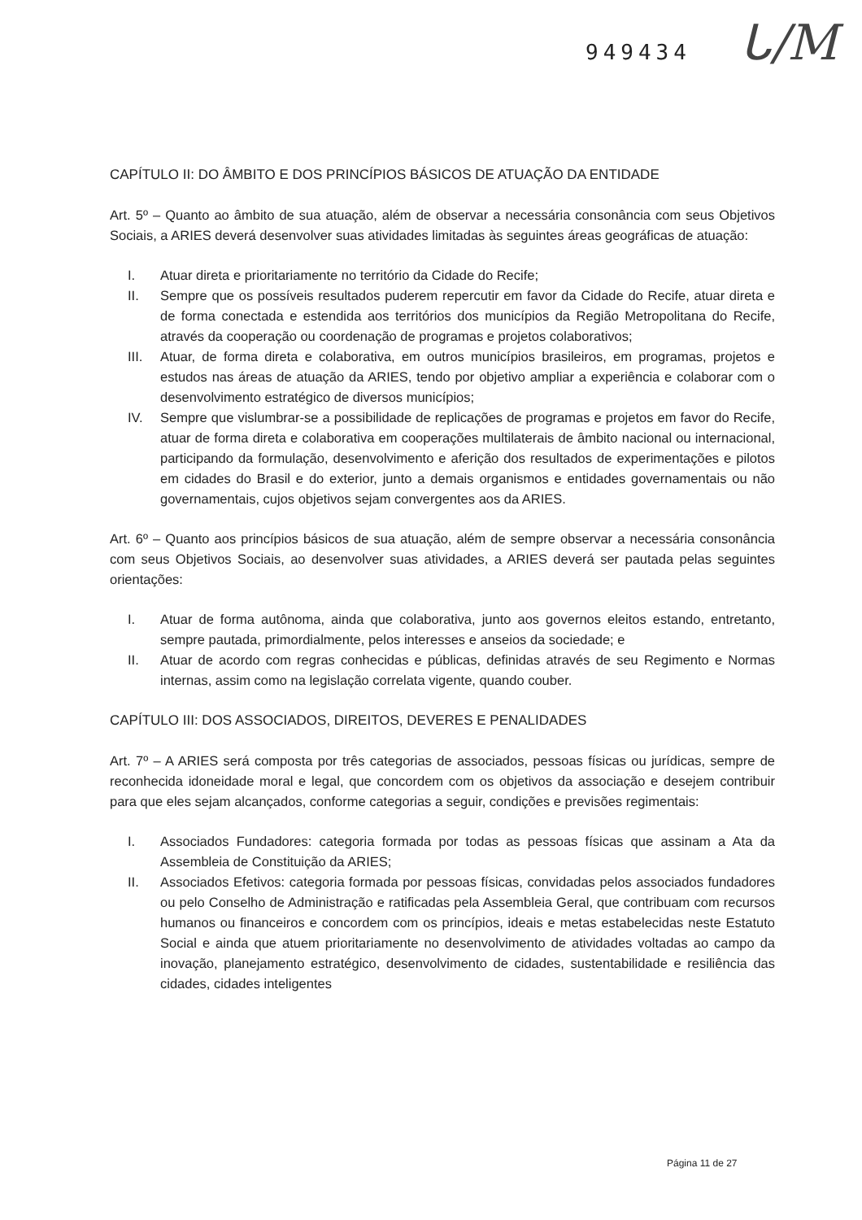949434 ᒐ/M
CAPÍTULO II: DO ÂMBITO E DOS PRINCÍPIOS BÁSICOS DE ATUAÇÃO DA ENTIDADE
Art. 5º – Quanto ao âmbito de sua atuação, além de observar a necessária consonância com seus Objetivos Sociais, a ARIES deverá desenvolver suas atividades limitadas às seguintes áreas geográficas de atuação:
I. Atuar direta e prioritariamente no território da Cidade do Recife;
II. Sempre que os possíveis resultados puderem repercutir em favor da Cidade do Recife, atuar direta e de forma conectada e estendida aos territórios dos municípios da Região Metropolitana do Recife, através da cooperação ou coordenação de programas e projetos colaborativos;
III. Atuar, de forma direta e colaborativa, em outros municípios brasileiros, em programas, projetos e estudos nas áreas de atuação da ARIES, tendo por objetivo ampliar a experiência e colaborar com o desenvolvimento estratégico de diversos municípios;
IV. Sempre que vislumbrar-se a possibilidade de replicações de programas e projetos em favor do Recife, atuar de forma direta e colaborativa em cooperações multilaterais de âmbito nacional ou internacional, participando da formulação, desenvolvimento e aferição dos resultados de experimentações e pilotos em cidades do Brasil e do exterior, junto a demais organismos e entidades governamentais ou não governamentais, cujos objetivos sejam convergentes aos da ARIES.
Art. 6º – Quanto aos princípios básicos de sua atuação, além de sempre observar a necessária consonância com seus Objetivos Sociais, ao desenvolver suas atividades, a ARIES deverá ser pautada pelas seguintes orientações:
I. Atuar de forma autônoma, ainda que colaborativa, junto aos governos eleitos estando, entretanto, sempre pautada, primordialmente, pelos interesses e anseios da sociedade; e
II. Atuar de acordo com regras conhecidas e públicas, definidas através de seu Regimento e Normas internas, assim como na legislação correlata vigente, quando couber.
CAPÍTULO III: DOS ASSOCIADOS, DIREITOS, DEVERES E PENALIDADES
Art. 7º – A ARIES será composta por três categorias de associados, pessoas físicas ou jurídicas, sempre de reconhecida idoneidade moral e legal, que concordem com os objetivos da associação e desejem contribuir para que eles sejam alcançados, conforme categorias a seguir, condições e previsões regimentais:
I. Associados Fundadores: categoria formada por todas as pessoas físicas que assinam a Ata da Assembleia de Constituição da ARIES;
II. Associados Efetivos: categoria formada por pessoas físicas, convidadas pelos associados fundadores ou pelo Conselho de Administração e ratificadas pela Assembleia Geral, que contribuam com recursos humanos ou financeiros e concordem com os princípios, ideais e metas estabelecidas neste Estatuto Social e ainda que atuem prioritariamente no desenvolvimento de atividades voltadas ao campo da inovação, planejamento estratégico, desenvolvimento de cidades, sustentabilidade e resiliência das cidades, cidades inteligentes
Página 11 de 27